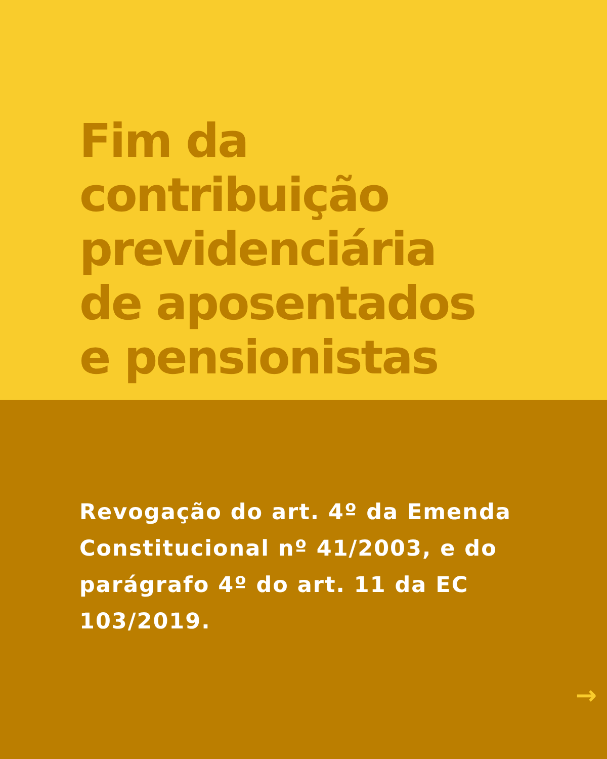Fim da
contribuição
previdenciária
de aposentados
e pensionistas
Revogação do art. 4º da Emenda Constitucional nº 41/2003, e do parágrafo 4º do art. 11 da EC 103/2019.
→